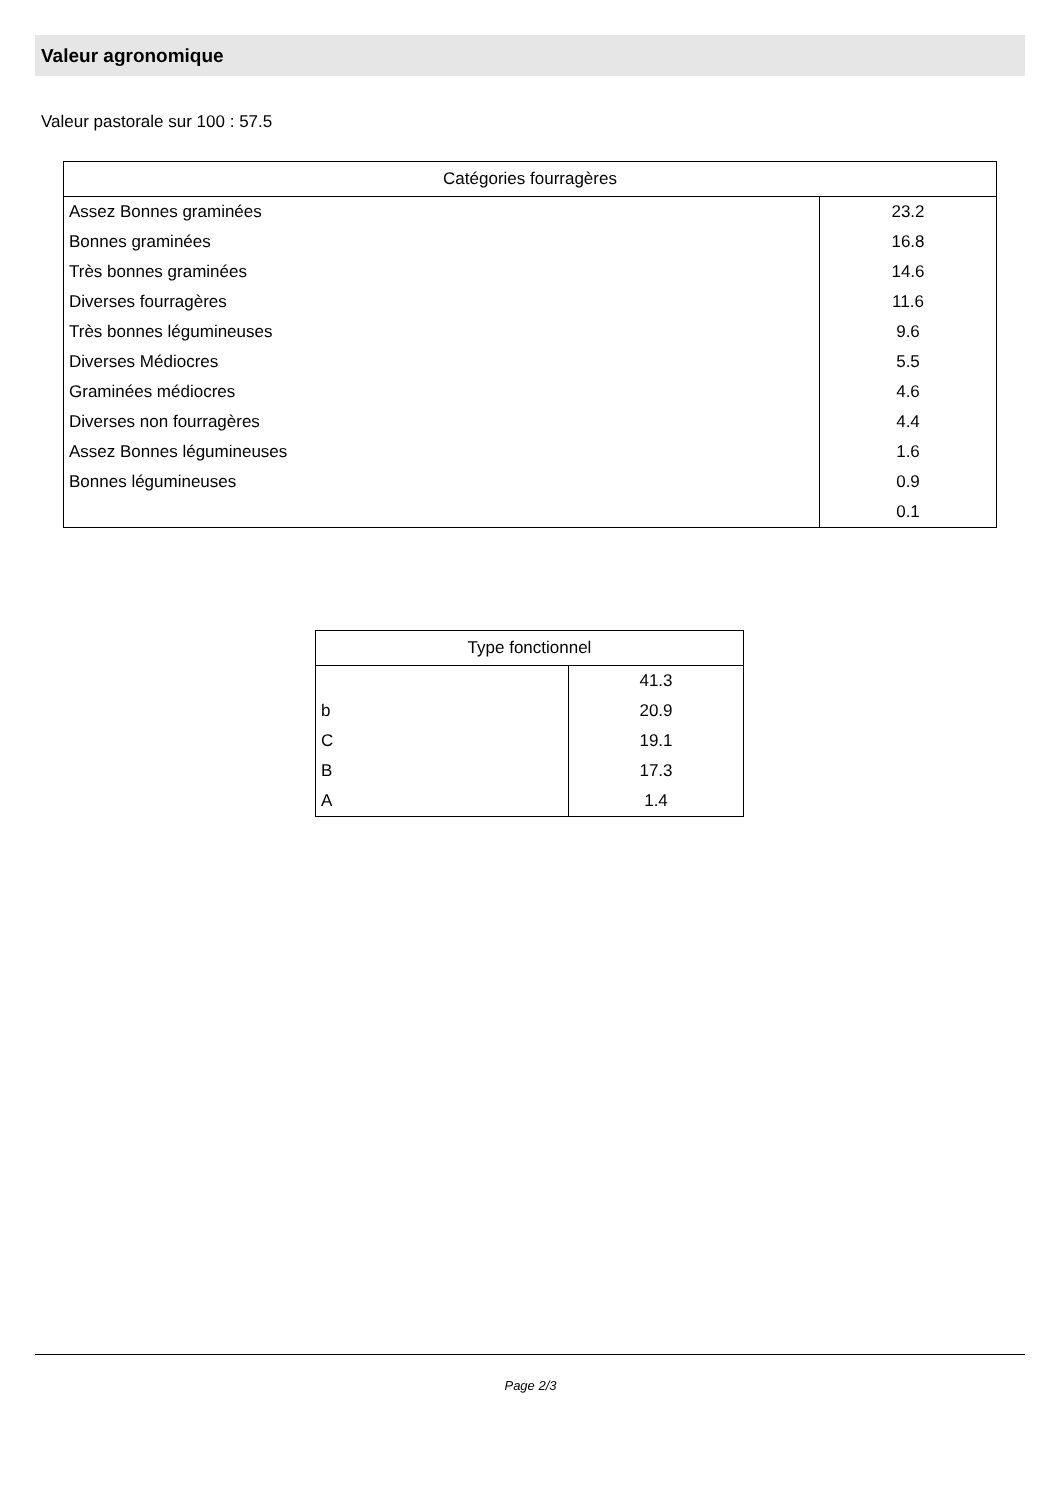Valeur agronomique
Valeur pastorale sur 100 : 57.5
| Catégories fourragères | |
| --- | --- |
| Assez Bonnes graminées | 23.2 |
| Bonnes graminées | 16.8 |
| Très bonnes graminées | 14.6 |
| Diverses fourragères | 11.6 |
| Très bonnes légumineuses | 9.6 |
| Diverses Médiocres | 5.5 |
| Graminées médiocres | 4.6 |
| Diverses non fourragères | 4.4 |
| Assez Bonnes légumineuses | 1.6 |
| Bonnes légumineuses | 0.9 |
| | 0.1 |
| Type fonctionnel | |
| --- | --- |
| | 41.3 |
| b | 20.9 |
| C | 19.1 |
| B | 17.3 |
| A | 1.4 |
Page 2/3